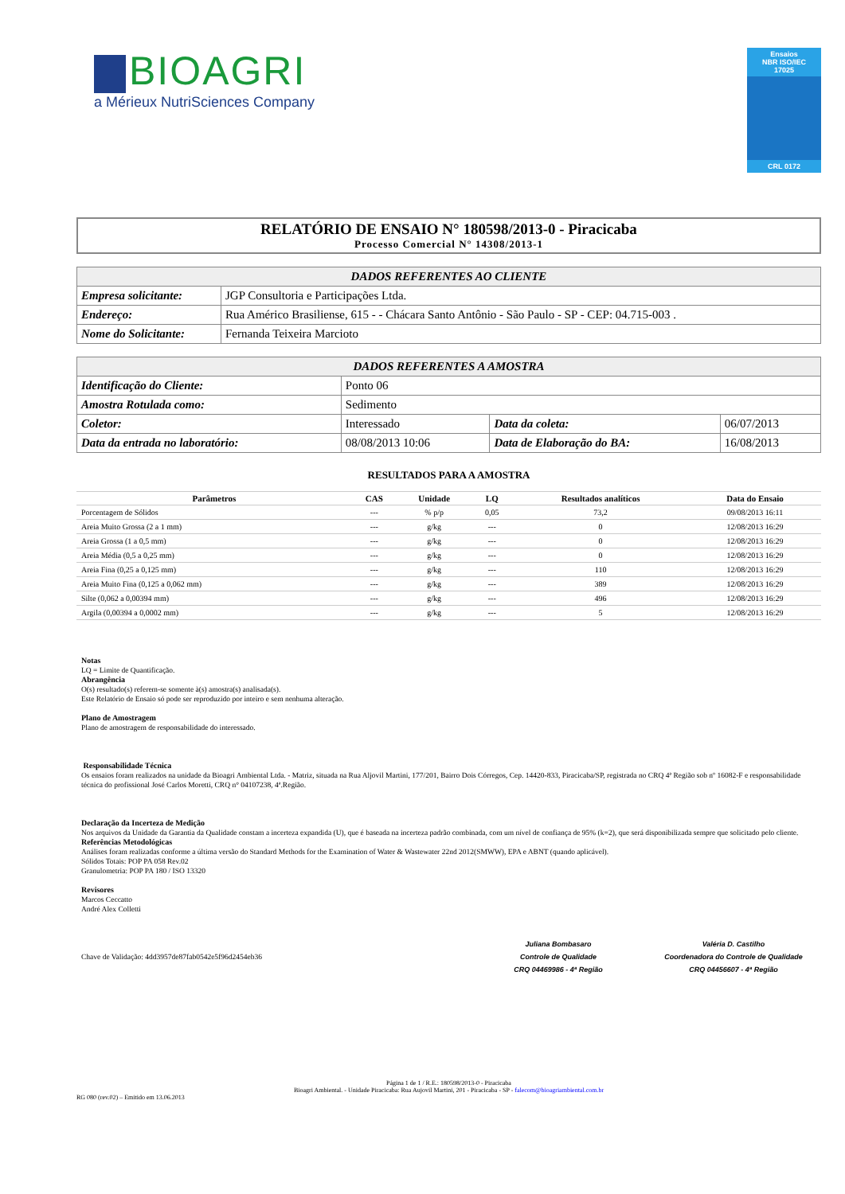BIOAGRI
a Mérieux NutriSciences Company
Ensaios
NBR ISO/IEC
17025
CRL 0172
RELATÓRIO DE ENSAIO N° 180598/2013-0 - Piracicaba
Processo Comercial N° 14308/2013-1
| DADOS REFERENTES AO CLIENTE | |
| --- | --- |
| Empresa solicitante: | JGP Consultoria e Participações Ltda. |
| Endereço: | Rua Américo Brasiliense, 615 - - Chácara Santo Antônio - São Paulo - SP - CEP: 04.715-003 . |
| Nome do Solicitante: | Fernanda Teixeira Marcioto |
| DADOS REFERENTES A AMOSTRA | | | | |
| --- | --- | --- | --- | --- |
| Identificação do Cliente: | Ponto 06 | | | |
| Amostra Rotulada como: | Sedimento | | | |
| Coletor: | Interessado | Data da coleta: | 06/07/2013 | |
| Data da entrada no laboratório: | 08/08/2013 10:06 | Data de Elaboração do BA: | | 16/08/2013 |
RESULTADOS PARA A AMOSTRA
| Parâmetros | CAS | Unidade | LQ | Resultados analíticos | Data do Ensaio |
| --- | --- | --- | --- | --- | --- |
| Porcentagem de Sólidos | --- | % p/p | 0,05 | 73,2 | 09/08/2013 16:11 |
| Areia Muito Grossa (2 a 1 mm) | --- | g/kg | --- | 0 | 12/08/2013 16:29 |
| Areia Grossa (1 a 0,5 mm) | --- | g/kg | --- | 0 | 12/08/2013 16:29 |
| Areia Média (0,5 a 0,25 mm) | --- | g/kg | --- | 0 | 12/08/2013 16:29 |
| Areia Fina (0,25 a 0,125 mm) | --- | g/kg | --- | 110 | 12/08/2013 16:29 |
| Areia Muito Fina (0,125 a 0,062 mm) | --- | g/kg | --- | 389 | 12/08/2013 16:29 |
| Silte (0,062 a 0,00394 mm) | --- | g/kg | --- | 496 | 12/08/2013 16:29 |
| Argila (0,00394 a 0,0002 mm) | --- | g/kg | --- | 5 | 12/08/2013 16:29 |
Notas
LQ = Limite de Quantificação.
Abrangência
O(s) resultado(s) referem-se somente à(s) amostra(s) analisada(s).
Este Relatório de Ensaio só pode ser reproduzido por inteiro e sem nenhuma alteração.
Plano de Amostragem
Plano de amostragem de responsabilidade do interessado.
Responsabilidade Técnica
Os ensaios foram realizados na unidade da Bioagri Ambiental Ltda. - Matriz, situada na Rua Aljovil Martini, 177/201, Bairro Dois Córregos, Cep. 14420-833, Piracicaba/SP, registrada no CRQ 4ª Região sob nº 16082-F e responsabilidade técnica do profissional José Carlos Moretti, CRQ n° 04107238, 4ª.Região.
Declaração da Incerteza de Medição
Nos arquivos da Unidade da Garantia da Qualidade constam a incerteza expandida (U), que é baseada na incerteza padrão combinada, com um nível de confiança de 95% (k=2), que será disponibilizada sempre que solicitado pelo cliente.
Referências Metodológicas
Análises foram realizadas conforme a última versão do Standard Methods for the Examination of Water & Wastewater 22nd 2012(SMWW), EPA e ABNT (quando aplicável).
Sólidos Totais: POP PA 058 Rev.02
Granulometria: POP PA 180 / ISO 13320
Revisores
Marcos Ceccatto
André Alex Colletti
Chave de Validação: 4dd3957de87fab0542e5f96d2454eb36
Juliana Bombasaro
Controle de Qualidade
CRQ 04469986 - 4ª Região
Valéria D. Castilho
Coordenadora do Controle de Qualidade
CRQ 04456607 - 4ª Região
Página 1 de 1 / R.E.: 180598/2013-0 - Piracicaba
Bioagri Ambiental. - Unidade Piracicaba: Rua Aujovil Martini, 201 - Piracicaba - SP - falecom@bioagriambiental.com.br
RG 080 (rev.02) – Emitido em 13.06.2013